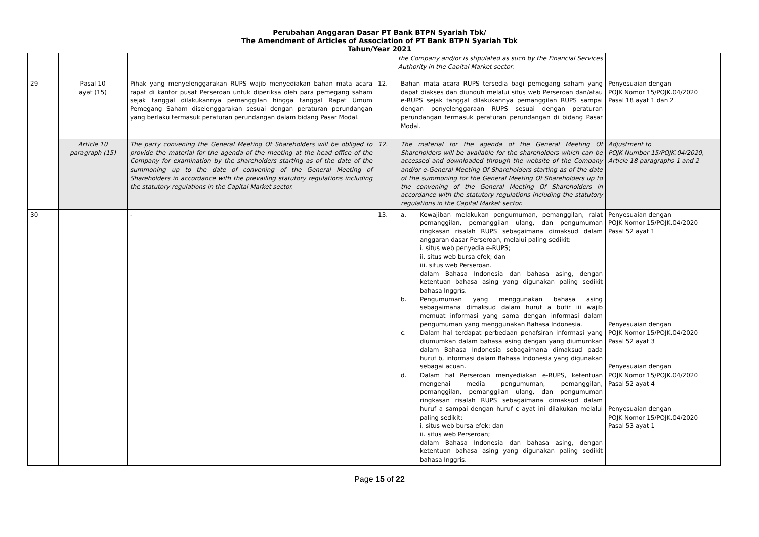Perubahan Anggaran Dasar PT Bank BTPN Syariah Tbk/
The Amendment of Articles of Association of PT Bank BTPN Syariah Tbk
Tahun/Year 2021
| | | | the Company and/or is stipulated as such by the Financial Services Authority in the Capital Market sector. | |
| 29 | Pasal 10 ayat (15) | Pihak yang menyelenggarakan RUPS wajib menyediakan bahan mata acara rapat di kantor pusat Perseroan untuk diperiksa oleh para pemegang saham sejak tanggal dilakukannya pemanggilan hingga tanggal Rapat Umum Pemegang Saham diselenggarakan sesuai dengan peraturan perundangan yang berlaku termasuk peraturan perundangan dalam bidang Pasar Modal. | 12. Bahan mata acara RUPS tersedia bagi pemegang saham yang dapat diakses dan diunduh melalui situs web Perseroan dan/atau e-RUPS sejak tanggal dilakukannya pemanggilan RUPS sampai dengan penyelenggaraan RUPS sesuai dengan peraturan perundangan termasuk peraturan perundangan di bidang Pasar Modal. | Penyesuaian dengan POJK Nomor 15/POJK.04/2020 Pasal 18 ayat 1 dan 2 |
| | Article 10 paragraph (15) | The party convening the General Meeting Of Shareholders will be obliged to provide the material for the agenda of the meeting at the head office of the Company for examination by the shareholders starting as of the date of the summoning up to the date of convening of the General Meeting of Shareholders in accordance with the prevailing statutory regulations including the statutory regulations in the Capital Market sector. | 12. The material for the agenda of the General Meeting Of Shareholders will be available for the shareholders which can be accessed and downloaded through the website of the Company and/or e-General Meeting Of Shareholders starting as of the date of the summoning for the General Meeting Of Shareholders up to the convening of the General Meeting Of Shareholders in accordance with the statutory regulations including the statutory regulations in the Capital Market sector. | Adjustment to POJK Number 15/POJK.04/2020, Article 18 paragraphs 1 and 2 |
| 30 | | - | 13. a. Kewajiban melakukan pengumuman, pemanggilan, ralat pemanggilan, pemanggilan ulang, dan pengumuman ringkasan risalah RUPS sebagaimana dimaksud dalam anggaran dasar Perseroan, melalui paling sedikit: i. situs web penyedia e-RUPS; ii. situs web bursa efek; dan iii. situs web Perseroan. dalam Bahasa Indonesia dan bahasa asing, dengan ketentuan bahasa asing yang digunakan paling sedikit bahasa Inggris. b. Pengumuman yang menggunakan bahasa asing sebagaimana dimaksud dalam huruf a butir iii wajib memuat informasi yang sama dengan informasi dalam pengumuman yang menggunakan Bahasa Indonesia. c. Dalam hal terdapat perbedaan penafsiran informasi yang diumumkan dalam bahasa asing dengan yang diumumkan dalam Bahasa Indonesia sebagaimana dimaksud pada huruf b, informasi dalam Bahasa Indonesia yang digunakan sebagai acuan. d. Dalam hal Perseroan menyediakan e-RUPS, ketentuan mengenai media pengumuman, pemanggilan, pemanggilan, pemanggilan ulang, dan pengumuman ringkasan risalah RUPS sebagaimana dimaksud dalam huruf a sampai dengan huruf c ayat ini dilakukan melalui paling sedikit: i. situs web bursa efek; dan ii. situs web Perseroan; dalam Bahasa Indonesia dan bahasa asing, dengan ketentuan bahasa asing yang digunakan paling sedikit bahasa Inggris. | Penyesuaian dengan POJK Nomor 15/POJK.04/2020 Pasal 52 ayat 1 Penyesuaian dengan POJK Nomor 15/POJK.04/2020 Pasal 52 ayat 3 Penyesuaian dengan POJK Nomor 15/POJK.04/2020 Pasal 52 ayat 4 Penyesuaian dengan POJK Nomor 15/POJK.04/2020 Pasal 53 ayat 1 |
Page 15 of 22